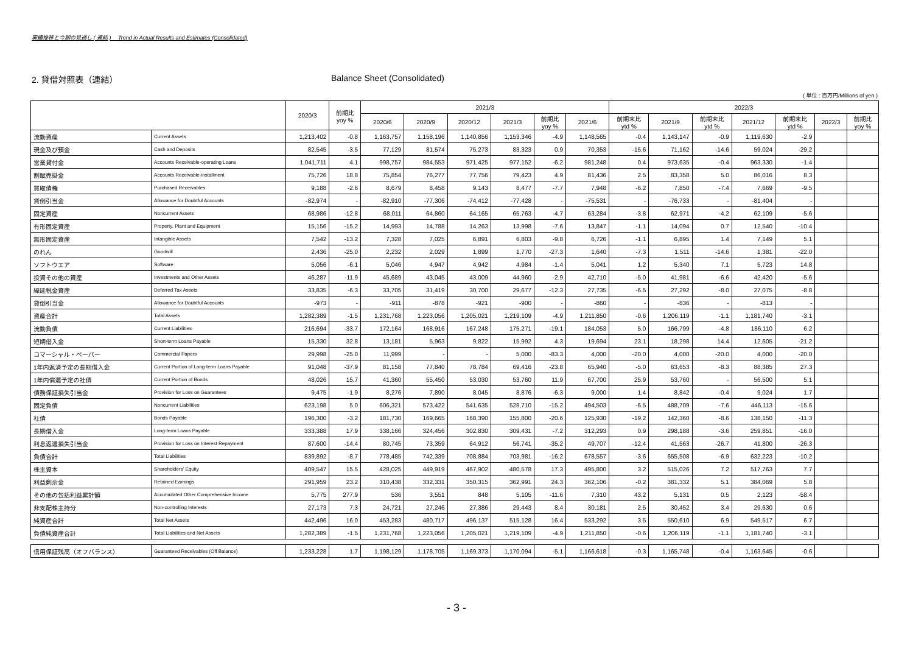実績推移と今期の見通し ( 連結 )　 Trend in Actual Results and Estimates (Consolidated)
2. 貸借対照表（連結） Balance Sheet (Consolidated)
( 単位 : 百万円/Millions of yen )
| | | 2020/3 | 前期比 yoy % | 2021/3 | | | | | | 2022/3 | | | | | | |
| --- | --- | --- | --- | --- | --- | --- | --- | --- | --- | --- | --- | --- | --- | --- | --- | --- |
| | | | | 2020/6 | 2020/9 | 2020/12 | 2021/3 | 前期比 yoy % | 2021/6 | 前期末比 ytd % | 2021/9 | 前期末比 ytd % | 2021/12 | 前期末比 ytd % | 2022/3 | 前期比 yoy % |
| 流動資産 | Current Assets | 1,213,402 | -0.8 | 1,163,757 | 1,158,196 | 1,140,856 | 1,153,346 | -4.9 | 1,148,565 | -0.4 | 1,143,147 | -0.9 | 1,119,630 | -2.9 | | |
| 現金及び預金 | Cash and Deposits | 82,545 | -3.5 | 77,129 | 81,574 | 75,273 | 83,323 | 0.9 | 70,353 | -15.6 | 71,162 | -14.6 | 59,024 | -29.2 | | |
| 営業貸付金 | Accounts Receivable-operating Loans | 1,041,711 | 4.1 | 998,757 | 984,553 | 971,425 | 977,152 | -6.2 | 981,248 | 0.4 | 973,635 | -0.4 | 963,330 | -1.4 | | |
| 割賦売掛金 | Accounts Receivable-installment | 75,726 | 18.8 | 75,854 | 76,277 | 77,756 | 79,423 | 4.9 | 81,436 | 2.5 | 83,358 | 5.0 | 86,016 | 8.3 | | |
| 買取債権 | Purchased Receivables | 9,188 | -2.6 | 8,679 | 8,458 | 9,143 | 8,477 | -7.7 | 7,948 | -6.2 | 7,850 | -7.4 | 7,669 | -9.5 | | |
| 貸倒引当金 | Allowance for Doubtful Accounts | -82,974 | - | -82,910 | -77,306 | -74,412 | -77,428 | - | -75,531 | - | -76,733 | - | -81,404 | - | | |
| 固定資産 | Noncurrent Assets | 68,986 | -12.8 | 68,011 | 64,860 | 64,165 | 65,763 | -4.7 | 63,284 | -3.8 | 62,971 | -4.2 | 62,109 | -5.6 | | |
| 有形固定資産 | Property, Plant and Equipment | 15,156 | -15.2 | 14,993 | 14,788 | 14,263 | 13,998 | -7.6 | 13,847 | -1.1 | 14,094 | 0.7 | 12,540 | -10.4 | | |
| 無形固定資産 | Intangible Assets | 7,542 | -13.2 | 7,328 | 7,025 | 6,891 | 6,803 | -9.8 | 6,726 | -1.1 | 6,895 | 1.4 | 7,149 | 5.1 | | |
| のれん | Goodwill | 2,436 | -25.0 | 2,232 | 2,029 | 1,899 | 1,770 | -27.3 | 1,640 | -7.3 | 1,511 | -14.6 | 1,381 | -22.0 | | |
| ソフトウエア | Software | 5,056 | -6.1 | 5,046 | 4,947 | 4,942 | 4,984 | -1.4 | 5,041 | 1.2 | 5,340 | 7.1 | 5,723 | 14.8 | | |
| 投資その他の資産 | Investments and Other Assets | 46,287 | -11.9 | 45,689 | 43,045 | 43,009 | 44,960 | -2.9 | 42,710 | -5.0 | 41,981 | -6.6 | 42,420 | -5.6 | | |
| 繰延税金資産 | Deferred Tax Assets | 33,835 | -6.3 | 33,705 | 31,419 | 30,700 | 29,677 | -12.3 | 27,735 | -6.5 | 27,292 | -8.0 | 27,075 | -8.8 | | |
| 貸倒引当金 | Allowance for Doubtful Accounts | -973 | - | -911 | -878 | -921 | -900 | - | -860 | - | -836 | - | -813 | - | | |
| 資産合計 | Total Assets | 1,282,389 | -1.5 | 1,231,768 | 1,223,056 | 1,205,021 | 1,219,109 | -4.9 | 1,211,850 | -0.6 | 1,206,119 | -1.1 | 1,181,740 | -3.1 | | |
| 流動負債 | Current Liabilities | 216,694 | -33.7 | 172,164 | 168,916 | 167,248 | 175,271 | -19.1 | 184,053 | 5.0 | 166,799 | -4.8 | 186,110 | 6.2 | | |
| 短期借入金 | Short-term Loans Payable | 15,330 | 32.8 | 13,181 | 5,963 | 9,822 | 15,992 | 4.3 | 19,694 | 23.1 | 18,298 | 14.4 | 12,605 | -21.2 | | |
| コマーシャル・ペーパー | Commercial Papers | 29,998 | -25.0 | 11,999 | - | - | 5,000 | -83.3 | 4,000 | -20.0 | 4,000 | -20.0 | 4,000 | -20.0 | | |
| 1年内返済予定の長期借入金 | Current Portion of Long-term Loans Payable | 91,048 | -37.9 | 81,158 | 77,840 | 78,784 | 69,416 | -23.8 | 65,940 | -5.0 | 63,653 | -8.3 | 88,385 | 27.3 | | |
| 1年内償還予定の社債 | Current Portion of Bonds | 48,026 | 15.7 | 41,360 | 55,450 | 53,030 | 53,760 | 11.9 | 67,700 | 25.9 | 53,760 | - | 56,500 | 5.1 | | |
| 債務保証損失引当金 | Provision for Loss on Guarantees | 9,475 | -1.9 | 8,276 | 7,890 | 8,045 | 8,876 | -6.3 | 9,000 | 1.4 | 8,842 | -0.4 | 9,024 | 1.7 | | |
| 固定負債 | Noncurrent Liabilities | 623,198 | 5.0 | 606,321 | 573,422 | 541,635 | 528,710 | -15.2 | 494,503 | -6.5 | 488,709 | -7.6 | 446,113 | -15.6 | | |
| 社債 | Bonds Payable | 196,300 | -3.2 | 181,730 | 169,665 | 168,390 | 155,800 | -20.6 | 125,930 | -19.2 | 142,360 | -8.6 | 138,150 | -11.3 | | |
| 長期借入金 | Long-term Loans Payable | 333,388 | 17.9 | 338,166 | 324,456 | 302,830 | 309,431 | -7.2 | 312,293 | 0.9 | 298,188 | -3.6 | 259,851 | -16.0 | | |
| 利息返還損失引当金 | Provision for Loss on Interest Repayment | 87,600 | -14.4 | 80,745 | 73,359 | 64,912 | 56,741 | -35.2 | 49,707 | -12.4 | 41,563 | -26.7 | 41,800 | -26.3 | | |
| 負債合計 | Total Liabilities | 839,892 | -8.7 | 778,485 | 742,339 | 708,884 | 703,981 | -16.2 | 678,557 | -3.6 | 655,508 | -6.9 | 632,223 | -10.2 | | |
| 株主資本 | Shareholders' Equity | 409,547 | 15.5 | 428,025 | 449,919 | 467,902 | 480,578 | 17.3 | 495,800 | 3.2 | 515,026 | 7.2 | 517,763 | 7.7 | | |
| 利益剰余金 | Retained Earnings | 291,959 | 23.2 | 310,438 | 332,331 | 350,315 | 362,991 | 24.3 | 362,106 | -0.2 | 381,332 | 5.1 | 384,069 | 5.8 | | |
| その他の包括利益累計額 | Accumulated Other Comprehensive Income | 5,775 | 277.9 | 536 | 3,551 | 848 | 5,105 | -11.6 | 7,310 | 43.2 | 5,131 | 0.5 | 2,123 | -58.4 | | |
| 非支配株主持分 | Non-controlling Interests | 27,173 | 7.3 | 24,721 | 27,246 | 27,386 | 29,443 | 8.4 | 30,181 | 2.5 | 30,452 | 3.4 | 29,630 | 0.6 | | |
| 純資産合計 | Total Net Assets | 442,496 | 16.0 | 453,283 | 480,717 | 496,137 | 515,128 | 16.4 | 533,292 | 3.5 | 550,610 | 6.9 | 549,517 | 6.7 | | |
| 負債純資産合計 | Total Liabilities and Net Assets | 1,282,389 | -1.5 | 1,231,768 | 1,223,056 | 1,205,021 | 1,219,109 | -4.9 | 1,211,850 | -0.6 | 1,206,119 | -1.1 | 1,181,740 | -3.1 | | |
| 信用保証残高（オフバランス） | Guaranteed Receivables (Off Balance) | 1,233,228 | 1.7 | 1,198,129 | 1,178,705 | 1,169,373 | 1,170,094 | -5.1 | 1,166,618 | -0.3 | 1,165,748 | -0.4 | 1,163,645 | -0.6 | | |
- 3 -